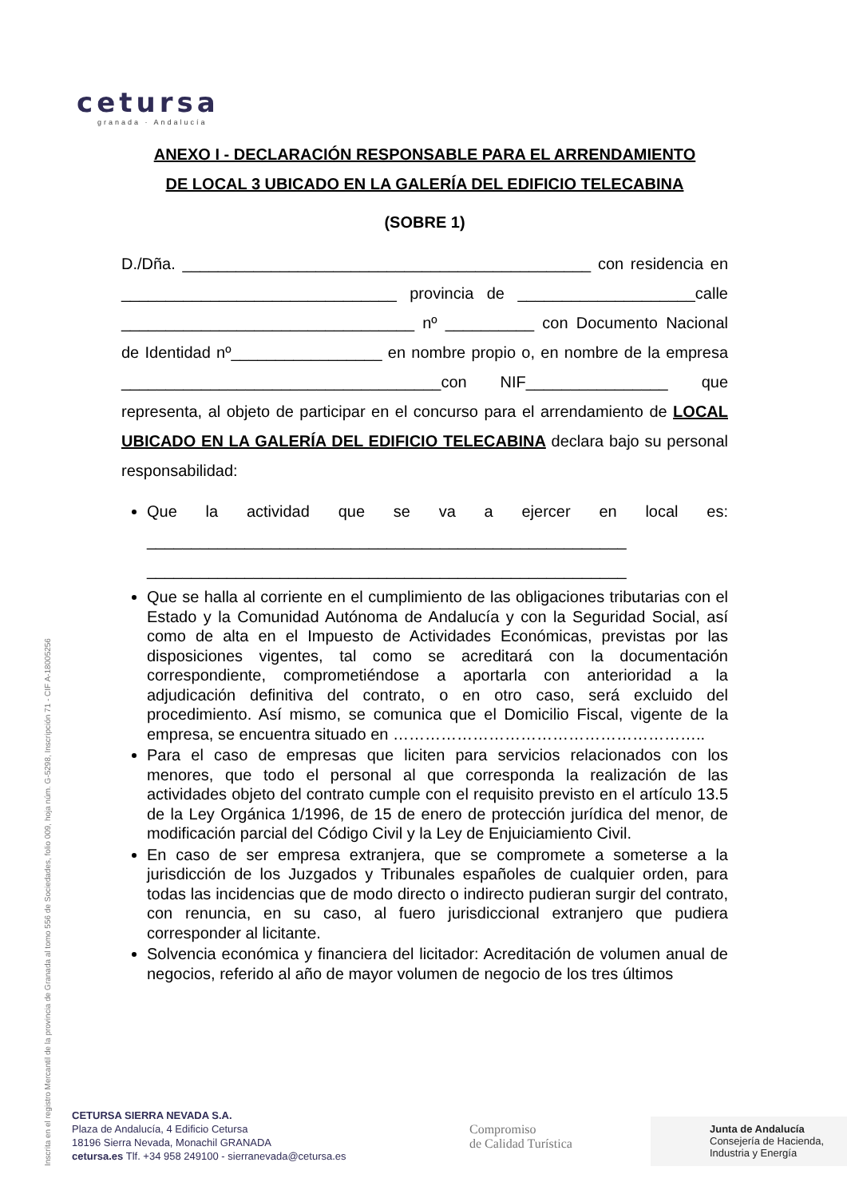cetursa
granada · Andalucía
ANEXO I - DECLARACIÓN RESPONSABLE PARA EL ARRENDAMIENTO
DE LOCAL 3 UBICADO EN LA GALERÍA DEL EDIFICIO TELECABINA
(SOBRE 1)
D./Dña. ______________________________________________ con residencia en _______________________________ provincia de ____________________calle _________________________________ nº __________ con Documento Nacional de Identidad nº_________________ en nombre propio o, en nombre de la empresa ____________________________________con NIF________________ que representa, al objeto de participar en el concurso para el arrendamiento de LOCAL UBICADO EN LA GALERÍA DEL EDIFICIO TELECABINA declara bajo su personal responsabilidad:
Que la actividad que se va a ejercer en local es: ______________________________________________________ ______________________________________________________
Que se halla al corriente en el cumplimiento de las obligaciones tributarias con el Estado y la Comunidad Autónoma de Andalucía y con la Seguridad Social, así como de alta en el Impuesto de Actividades Económicas, previstas por las disposiciones vigentes, tal como se acreditará con la documentación correspondiente, comprometiéndose a aportarla con anterioridad a la adjudicación definitiva del contrato, o en otro caso, será excluido del procedimiento. Así mismo, se comunica que el Domicilio Fiscal, vigente de la empresa, se encuentra situado en …………………………………………………..
Para el caso de empresas que liciten para servicios relacionados con los menores, que todo el personal al que corresponda la realización de las actividades objeto del contrato cumple con el requisito previsto en el artículo 13.5 de la Ley Orgánica 1/1996, de 15 de enero de protección jurídica del menor, de modificación parcial del Código Civil y la Ley de Enjuiciamiento Civil.
En caso de ser empresa extranjera, que se compromete a someterse a la jurisdicción de los Juzgados y Tribunales españoles de cualquier orden, para todas las incidencias que de modo directo o indirecto pudieran surgir del contrato, con renuncia, en su caso, al fuero jurisdiccional extranjero que pudiera corresponder al licitante.
Solvencia económica y financiera del licitador: Acreditación de volumen anual de negocios, referido al año de mayor volumen de negocio de los tres últimos
Inscrita en el registro Mercantil de la provincia de Granada al tomo 556 de Sociedades, folio 009, hoja núm. G-5298, Inscripción 71 - CIF A-18005256
CETURSA SIERRA NEVADA S.A.
Plaza de Andalucía, 4 Edificio Cetursa
18196 Sierra Nevada, Monachil GRANADA
cetursa.es Tlf. +34 958 249100 - sierranevada@cetursa.es
Compromiso
de Calidad Turística
Junta de Andalucía
Consejería de Hacienda,
Industria y Energía